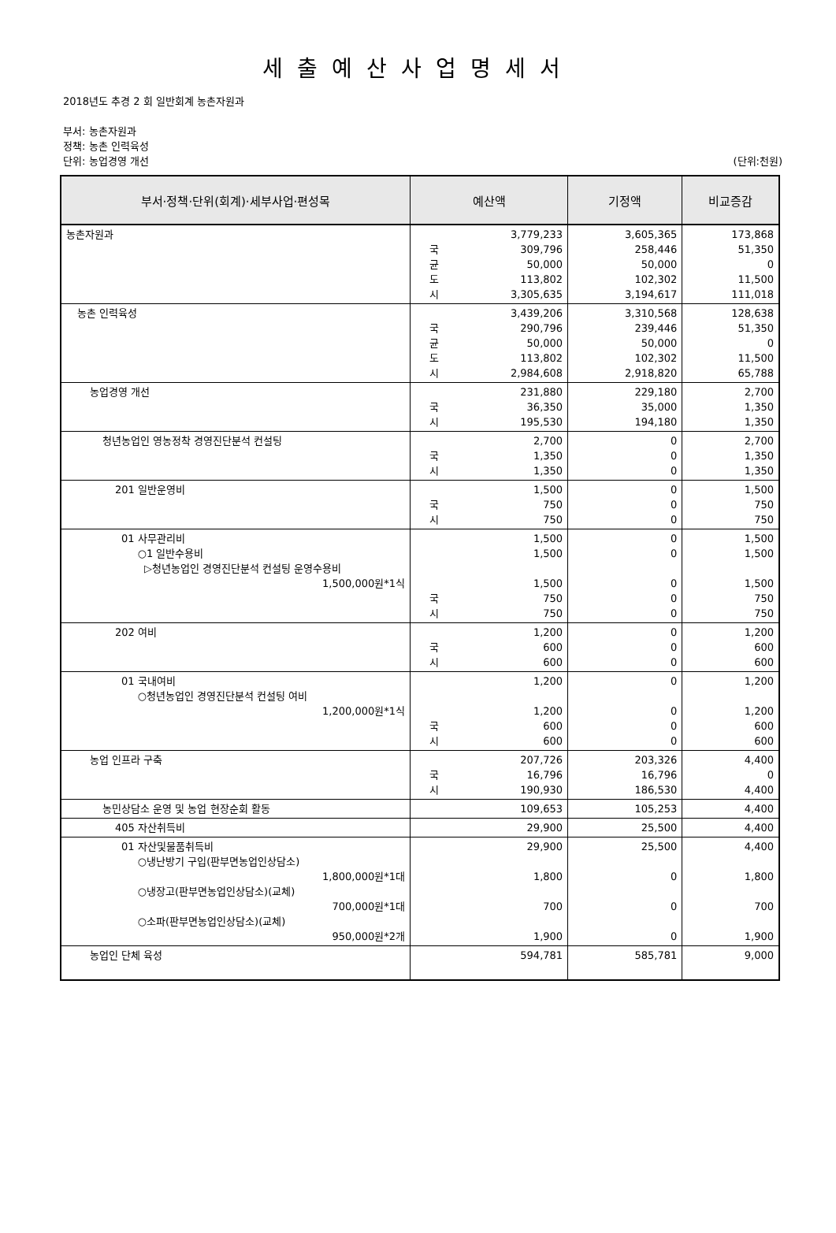세출예산사업명세서
2018년도 추경 2 회 일반회계 농촌자원과
부서: 농촌자원과
정책: 농촌 인력육성
단위: 농업경영 개선 (단위:천원)
| 부서·정책·단위(회계)·세부사업·편성목 | 예산액 | 기정액 | 비교증감 |
| --- | --- | --- | --- |
| 농촌자원과 | 3,779,233 국 309,796 균 50,000 도 113,802 시 3,305,635 | 3,605,365 258,446 50,000 102,302 3,194,617 | 173,868 51,350 0 11,500 111,018 |
| 농촌 인력육성 | 3,439,206 국 290,796 균 50,000 도 113,802 시 2,984,608 | 3,310,568 239,446 50,000 102,302 2,918,820 | 128,638 51,350 0 11,500 65,788 |
| 농업경영 개선 | 231,880 국 36,350 시 195,530 | 229,180 35,000 194,180 | 2,700 1,350 1,350 |
| 청년농업인 영농정착 경영진단분석 컨설팅 | 2,700 국 1,350 시 1,350 | 0 0 0 | 2,700 1,350 1,350 |
| 201 일반운영비 | 1,500 국 750 시 750 | 0 0 0 | 1,500 750 750 |
| 01 사무관리비 ○1 일반수용비 ▷청년농업인 경영진단분석 컨설팅 운영수용비 1,500,000원*1식 | 1,500 1,500 1,500 국 750 시 750 | 0 0 0 0 0 | 1,500 1,500 1,500 750 750 |
| 202 여비 | 1,200 국 600 시 600 | 0 0 0 | 1,200 600 600 |
| 01 국내여비 ○청년농업인 경영진단분석 컨설팅 여비 1,200,000원*1식 | 1,200 1,200 국 600 시 600 | 0 0 0 0 | 1,200 1,200 600 600 |
| 농업 인프라 구축 | 207,726 국 16,796 시 190,930 | 203,326 16,796 186,530 | 4,400 0 4,400 |
| 농민상담소 운영 및 농업 현장순회 활동 | 109,653 | 105,253 | 4,400 |
| 405 자산취득비 | 29,900 | 25,500 | 4,400 |
| 01 자산및물품취득비 ○냉난방기 구입(판부면농업인상담소) 1,800,000원*1대 ○냉장고(판부면농업인상담소)(교체) 700,000원*1대 ○소파(판부면농업인상담소)(교체) 950,000원*2개 | 29,900 1,800 700 1,900 | 25,500 0 0 0 | 4,400 1,800 700 1,900 |
| 농업인 단체 육성 | 594,781 | 585,781 | 9,000 |